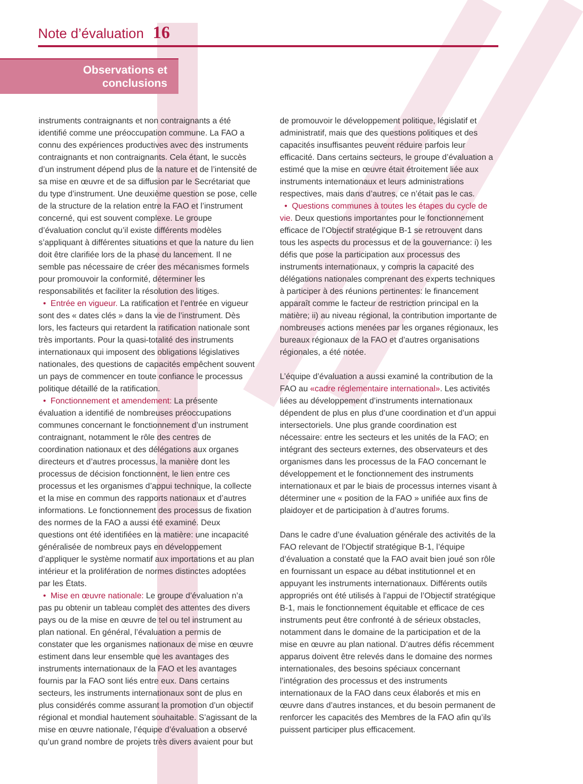Note d’évaluation 16
Observations et
conclusions
instruments contraignants et non contraignants a été identifié comme une préoccupation commune. La FAO a connu des expériences productives avec des instruments contraignants et non contraignants. Cela étant, le succès d’un instrument dépend plus de la nature et de l’intensité de sa mise en œuvre et de sa diffusion par le Secrétariat que du type d’instrument. Une deuxième question se pose, celle de la structure de la relation entre la FAO et l’instrument concerné, qui est souvent complexe. Le groupe d’évaluation conclut qu’il existe différents modèles s’appliquant à différentes situations et que la nature du lien doit être clarifiée lors de la phase du lancement. Il ne semble pas nécessaire de créer des mécanismes formels pour promouvoir la conformité, déterminer les responsabilités et faciliter la résolution des litiges.
• Entrée en vigueur. La ratification et l’entrée en vigueur sont des « dates clés » dans la vie de l’instrument. Dès lors, les facteurs qui retardent la ratification nationale sont très importants. Pour la quasi-totalité des instruments internationaux qui imposent des obligations législatives nationales, des questions de capacités empêchent souvent un pays de commencer en toute confiance le processus politique détaillé de la ratification.
• Fonctionnement et amendement: La présente évaluation a identifié de nombreuses préoccupations communes concernant le fonctionnement d’un instrument contraignant, notamment le rôle des centres de coordination nationaux et des délégations aux organes directeurs et d’autres processus, la manière dont les processus de décision fonctionnent, le lien entre ces processus et les organismes d’appui technique, la collecte et la mise en commun des rapports nationaux et d’autres informations. Le fonctionnement des processus de fixation des normes de la FAO a aussi été examiné. Deux questions ont été identifiées en la matière: une incapacité généralisée de nombreux pays en développement d’appliquer le système normatif aux importations et au plan intérieur et la prolifération de normes distinctes adoptées par les États.
• Mise en œuvre nationale: Le groupe d’évaluation n’a pas pu obtenir un tableau complet des attentes des divers pays ou de la mise en œuvre de tel ou tel instrument au plan national. En général, l’évaluation a permis de constater que les organismes nationaux de mise en œuvre estiment dans leur ensemble que les avantages des instruments internationaux de la FAO et les avantages fournis par la FAO sont liés entre eux. Dans certains secteurs, les instruments internationaux sont de plus en plus considérés comme assurant la promotion d’un objectif régional et mondial hautement souhaitable. S’agissant de la mise en œuvre nationale, l’équipe d’évaluation a observé qu’un grand nombre de projets très divers avaient pour but
de promouvoir le développement politique, législatif et administratif, mais que des questions politiques et des capacités insuffisantes peuvent réduire parfois leur efficacité. Dans certains secteurs, le groupe d’évaluation a estimé que la mise en œuvre était étroitement liée aux instruments internationaux et leurs administrations respectives, mais dans d’autres, ce n’était pas le cas.
• Questions communes à toutes les étapes du cycle de vie. Deux questions importantes pour le fonctionnement efficace de l’Objectif stratégique B-1 se retrouvent dans tous les aspects du processus et de la gouvernance: i) les défis que pose la participation aux processus des instruments internationaux, y compris la capacité des délégations nationales comprenant des experts techniques à participer à des réunions pertinentes: le financement apparaît comme le facteur de restriction principal en la matière; ii) au niveau régional, la contribution importante de nombreuses actions menées par les organes régionaux, les bureaux régionaux de la FAO et d’autres organisations régionales, a été notée.
L’équipe d’évaluation a aussi examiné la contribution de la FAO au «cadre réglementaire international». Les activités liées au développement d’instruments internationaux dépendent de plus en plus d’une coordination et d’un appui intersectoriels. Une plus grande coordination est nécessaire: entre les secteurs et les unités de la FAO; en intégrant des secteurs externes, des observateurs et des organismes dans les processus de la FAO concernant le développement et le fonctionnement des instruments internationaux et par le biais de processus internes visant à déterminer une « position de la FAO » unifiée aux fins de plaidoyer et de participation à d’autres forums.
Dans le cadre d’une évaluation générale des activités de la FAO relevant de l’Objectif stratégique B-1, l’équipe d’évaluation a constaté que la FAO avait bien joué son rôle en fournissant un espace au débat institutionnel et en appuyant les instruments internationaux. Différents outils appropriés ont été utilisés à l’appui de l’Objectif stratégique B-1, mais le fonctionnement équitable et efficace de ces instruments peut être confronté à de sérieux obstacles, notamment dans le domaine de la participation et de la mise en œuvre au plan national. D’autres défis récemment apparus doivent être relevés dans le domaine des normes internationales, des besoins spéciaux concernant l’intégration des processus et des instruments internationaux de la FAO dans ceux élaborés et mis en œuvre dans d’autres instances, et du besoin permanent de renforcer les capacités des Membres de la FAO afin qu’ils puissent participer plus efficacement.